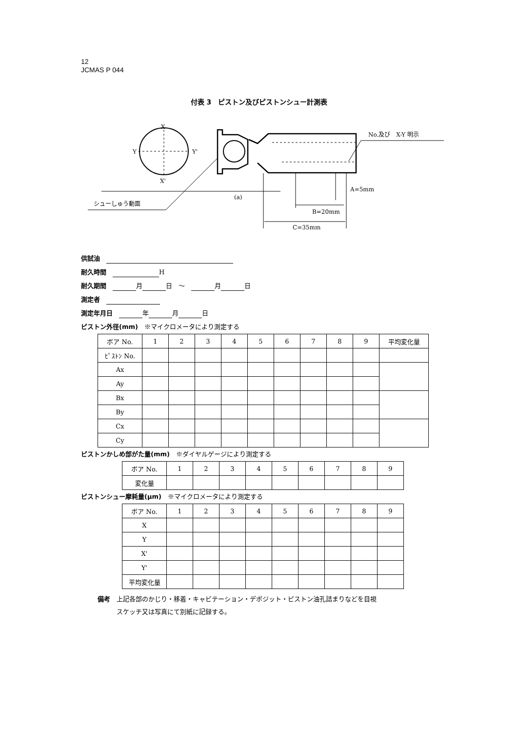12
JCMAS P 044
付表 3　ピストン及びピストンシュー計測表
X
Y
Y'
X'
No.及び　X-Y 明示
シューしゅう動面
(a)
A=5mm
B=20mm
C=35mm
供試油　
耐久時間　 H
耐久期間　 月 日　～　 月 日
測定者　
測定年月日　 年 月 日
ピストン外径(mm)　※マイクロメータにより測定する
| ボア No. | 1 | 2 | 3 | 4 | 5 | 6 | 7 | 8 | 9 | 平均変化量 |
| ﾋﾟｽﾄﾝ No. | | | | | | | | | | |
| Ax | | | | | | | | | | |
| Ay | | | | | | | | | | |
| Bx | | | | | | | | | | |
| By | | | | | | | | | | |
| Cx | | | | | | | | | | |
| Cy | | | | | | | | | | |
ピストンかしめ部がた量(mm)　※ダイヤルゲージにより測定する
| ボア No. | 1 | 2 | 3 | 4 | 5 | 6 | 7 | 8 | 9 |
| 変化量 | | | | | | | | | |
ピストンシュー摩耗量(μm)　※マイクロメータにより測定する
| ボア No. | 1 | 2 | 3 | 4 | 5 | 6 | 7 | 8 | 9 |
| X | | | | | | | | | |
| Y | | | | | | | | | |
| X' | | | | | | | | | |
| Y' | | | | | | | | | |
| 平均変化量 | | | | | | | | | |
備考　上記各部のかじり・移着・キャビテーション・デポジット・ピストン油孔詰まりなどを目視
　　　スケッチ又は写真にて別紙に記録する。